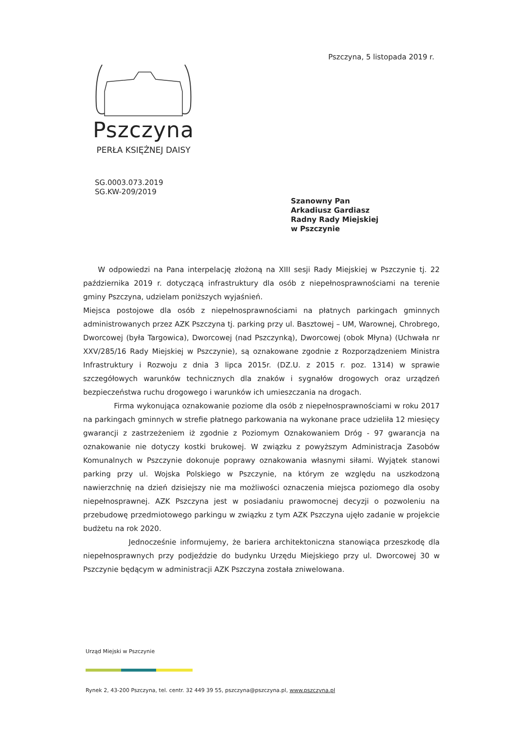Pszczyna, 5 listopada 2019 r.
Pszczyna
PERŁA KSIĘŻNEJ DAISY
SG.0003.073.2019
SG.KW-209/2019
Szanowny Pan
Arkadiusz Gardiasz
Radny Rady Miejskiej
w Pszczynie
W odpowiedzi na Pana interpelację złożoną na XIII sesji Rady Miejskiej w Pszczynie tj. 22 października 2019 r. dotyczącą infrastruktury dla osób z niepełnosprawnościami na terenie gminy Pszczyna, udzielam poniższych wyjaśnień.
Miejsca postojowe dla osób z niepełnosprawnościami na płatnych parkingach gminnych administrowanych przez AZK Pszczyna tj. parking przy ul. Basztowej – UM, Warownej, Chrobrego, Dworcowej (była Targowica), Dworcowej (nad Pszczynką), Dworcowej (obok Młyna) (Uchwała nr XXV/285/16 Rady Miejskiej w Pszczynie), są oznakowane zgodnie z Rozporządzeniem Ministra Infrastruktury i Rozwoju z dnia 3 lipca 2015r. (DZ.U. z 2015 r. poz. 1314) w sprawie szczegółowych warunków technicznych dla znaków i sygnałów drogowych oraz urządzeń bezpieczeństwa ruchu drogowego i warunków ich umieszczania na drogach.
Firma wykonująca oznakowanie poziome dla osób z niepełnosprawnościami w roku 2017 na parkingach gminnych w strefie płatnego parkowania na wykonane prace udzieliła 12 miesięcy gwarancji z zastrzeżeniem iż zgodnie z Poziomym Oznakowaniem Dróg - 97 gwarancja na oznakowanie nie dotyczy kostki brukowej. W związku z powyższym Administracja Zasobów Komunalnych w Pszczynie dokonuje poprawy oznakowania własnymi siłami. Wyjątek stanowi parking przy ul. Wojska Polskiego w Pszczynie, na którym ze względu na uszkodzoną nawierzchnię na dzień dzisiejszy nie ma możliwości oznaczenia miejsca poziomego dla osoby niepełnosprawnej. AZK Pszczyna jest w posiadaniu prawomocnej decyzji o pozwoleniu na przebudowę przedmiotowego parkingu w związku z tym AZK Pszczyna ujęło zadanie w projekcie budżetu na rok 2020.
Jednocześnie informujemy, że bariera architektoniczna stanowiąca przeszkodę dla niepełnosprawnych przy podjeździe do budynku Urzędu Miejskiego przy ul. Dworcowej 30 w Pszczynie będącym w administracji AZK Pszczyna została zniwelowana.
Urząd Miejski w Pszczynie
Rynek 2, 43-200 Pszczyna, tel. centr. 32 449 39 55, pszczyna@pszczyna.pl, www.pszczyna.pl